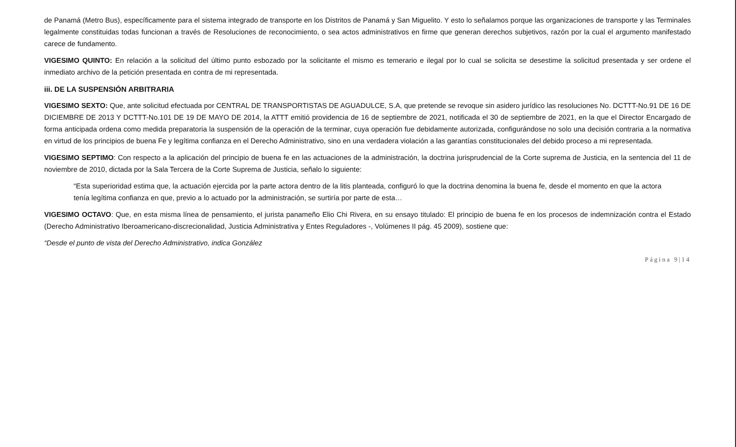de Panamá (Metro Bus), específicamente para el sistema integrado de transporte en los Distritos de Panamá y San Miguelito. Y esto lo señalamos porque las organizaciones de transporte y las Terminales legalmente constituidas todas funcionan a través de Resoluciones de reconocimiento, o sea actos administrativos en firme que generan derechos subjetivos, razón por la cual el argumento manifestado carece de fundamento.
VIGESIMO QUINTO: En relación a la solicitud del último punto esbozado por la solicitante el mismo es temerario e ilegal por lo cual se solicita se desestime la solicitud presentada y ser ordene el inmediato archivo de la petición presentada en contra de mi representada.
iii. DE LA SUSPENSIÓN ARBITRARIA
VIGESIMO SEXTO: Que, ante solicitud efectuada por CENTRAL DE TRANSPORTISTAS DE AGUADULCE, S.A, que pretende se revoque sin asidero jurídico las resoluciones No. DCTTT-No.91 DE 16 DE DICIEMBRE DE 2013 Y DCTTT-No.101 DE 19 DE MAYO DE 2014, la ATTT emitió providencia de 16 de septiembre de 2021, notificada el 30 de septiembre de 2021, en la que el Director Encargado de forma anticipada ordena como medida preparatoria la suspensión de la operación de la terminar, cuya operación fue debidamente autorizada, configurándose no solo una decisión contraria a la normativa en virtud de los principios de buena Fe y legítima confianza en el Derecho Administrativo, sino en una verdadera violación a las garantías constitucionales del debido proceso a mi representada.
VIGESIMO SEPTIMO: Con respecto a la aplicación del principio de buena fe en las actuaciones de la administración, la doctrina jurisprudencial de la Corte suprema de Justicia, en la sentencia del 11 de noviembre de 2010, dictada por la Sala Tercera de la Corte Suprema de Justicia, señalo lo siguiente:
“Esta superioridad estima que, la actuación ejercida por la parte actora dentro de la litis planteada, configuró lo que la doctrina denomina la buena fe, desde el momento en que la actora tenía legítima confianza en que, previo a lo actuado por la administración, se surtiría por parte de esta…
VIGESIMO OCTAVO: Que, en esta misma línea de pensamiento, el jurista panameño Elio Chi Rivera, en su ensayo titulado: El principio de buena fe en los procesos de indemnización contra el Estado (Derecho Administrativo Iberoamericano-discrecionalidad, Justicia Administrativa y Entes Reguladores -, Volúmenes II pág. 45 2009), sostiene que:
“Desde el punto de vista del Derecho Administrativo, indica González
Página 9|14